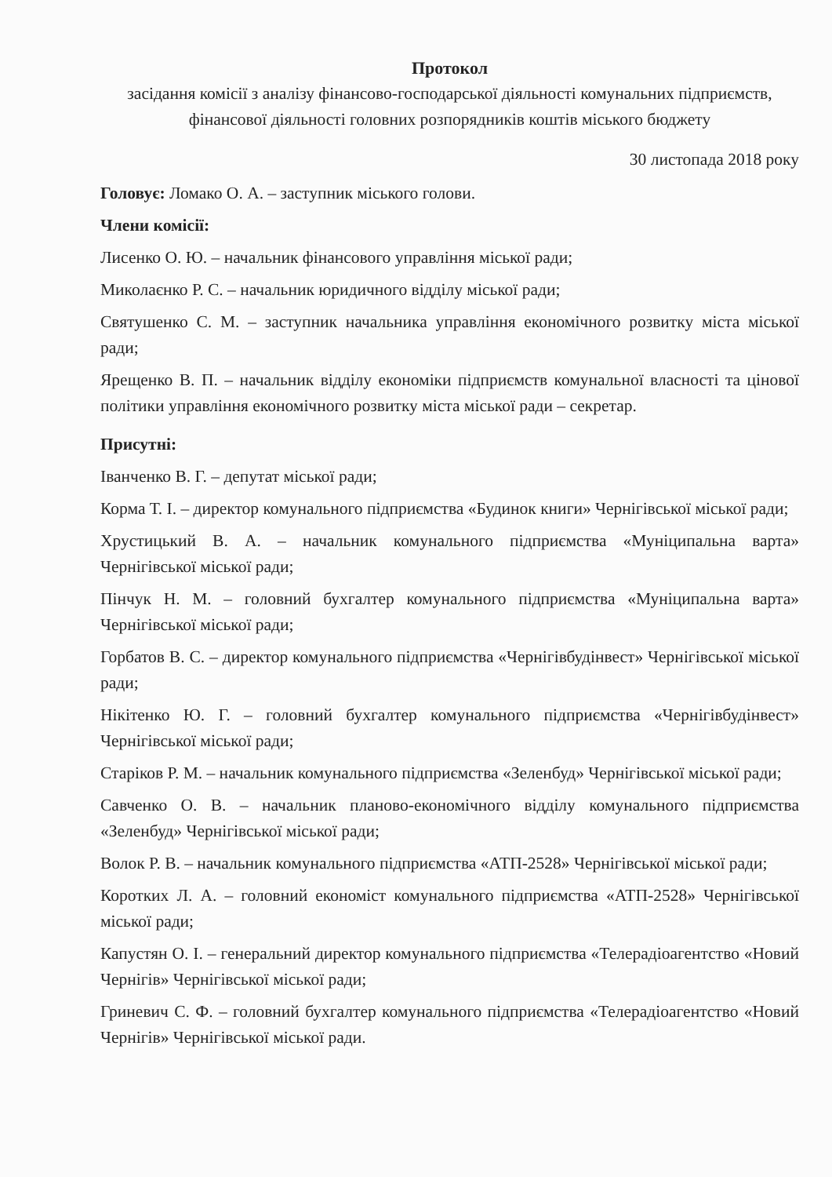Протокол
засідання комісії з аналізу фінансово-господарської діяльності комунальних підприємств, фінансової діяльності головних розпорядників коштів міського бюджету
30 листопада 2018 року
Головує: Ломако О. А. – заступник міського голови.
Члени комісії:
Лисенко О. Ю. – начальник фінансового управління міської ради;
Миколаєнко Р. С. – начальник юридичного відділу міської ради;
Святушенко С. М. – заступник начальника управління економічного розвитку міста міської ради;
Ярещенко В. П. – начальник відділу економіки підприємств комунальної власності та цінової політики управління економічного розвитку міста міської ради – секретар.
Присутні:
Іванченко В. Г. – депутат міської ради;
Корма Т. І. – директор комунального підприємства «Будинок книги» Чернігівської міської ради;
Хрустицький В. А. – начальник комунального підприємства «Муніципальна варта» Чернігівської міської ради;
Пінчук Н. М. – головний бухгалтер комунального підприємства «Муніципальна варта» Чернігівської міської ради;
Горбатов В. С. – директор комунального підприємства «Чернігівбудінвест» Чернігівської міської ради;
Нікітенко Ю. Г. – головний бухгалтер комунального підприємства «Чернігівбудінвест» Чернігівської міської ради;
Старіков Р. М. – начальник комунального підприємства «Зеленбуд» Чернігівської міської ради;
Савченко О. В. – начальник планово-економічного відділу комунального підприємства «Зеленбуд» Чернігівської міської ради;
Волок Р. В. – начальник комунального підприємства «АТП-2528» Чернігівської міської ради;
Коротких Л. А. – головний економіст комунального підприємства «АТП-2528» Чернігівської міської ради;
Капустян О. І. – генеральний директор комунального підприємства «Телерадіоагентство «Новий Чернігів» Чернігівської міської ради;
Гриневич С. Ф. – головний бухгалтер комунального підприємства «Телерадіоагентство «Новий Чернігів» Чернігівської міської ради.